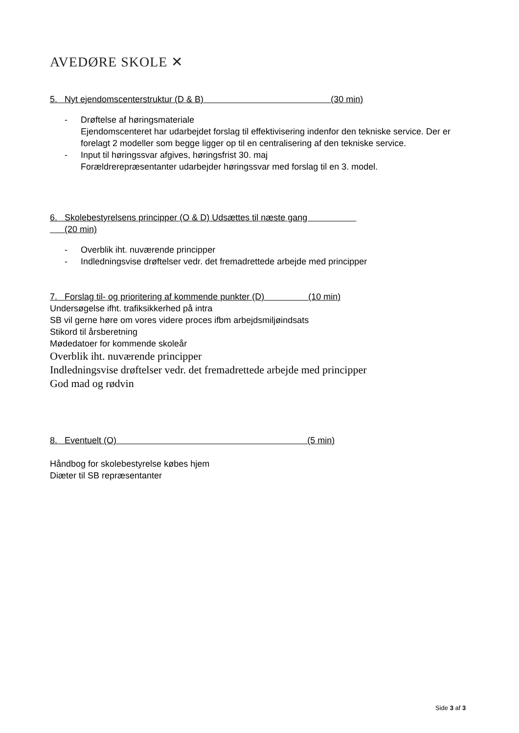AVEDØRE SKOLE ✕
5. Nyt ejendomscenterstruktur (D & B) (30 min)
- Drøftelse af høringsmateriale
Ejendomscenteret har udarbejdet forslag til effektivisering indenfor den tekniske service. Der er forelagt 2 modeller som begge ligger op til en centralisering af den tekniske service.
- Input til høringssvar afgives, høringsfrist 30. maj
Forældrerepræsentanter udarbejder høringssvar med forslag til en 3. model.
6. Skolebestyrelsens principper (O & D) Udsættes til næste gang
(20 min)
- Overblik iht. nuværende principper
- Indledningsvise drøftelser vedr. det fremadrettede arbejde med principper
7. Forslag til- og prioritering af kommende punkter (D) (10 min)
Undersøgelse ifht. trafiksikkerhed på intra
SB vil gerne høre om vores videre proces ifbm arbejdsmiljøindsats
Stikord til årsberetning
Mødedatoer for kommende skoleår
Overblik iht. nuværende principper
Indledningsvise drøftelser vedr. det fremadrettede arbejde med principper
God mad og rødvin
8. Eventuelt (O) (5 min)
Håndbog for skolebestyrelse købes hjem
Diæter til SB repræsentanter
Side 3 af 3